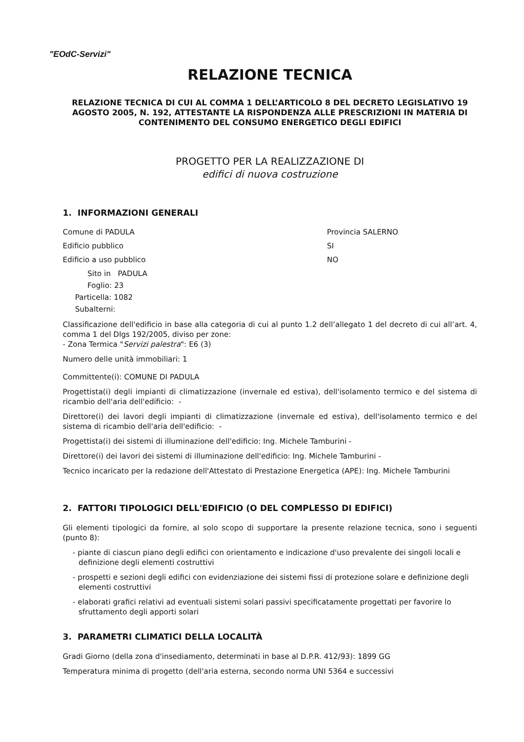"EOdC-Servizi"
RELAZIONE TECNICA
RELAZIONE TECNICA DI CUI AL COMMA 1 DELL’ARTICOLO 8 DEL DECRETO LEGISLATIVO 19 AGOSTO 2005, N. 192, ATTESTANTE LA RISPONDENZA ALLE PRESCRIZIONI IN MATERIA DI CONTENIMENTO DEL CONSUMO ENERGETICO DEGLI EDIFICI
PROGETTO PER LA REALIZZAZIONE DI
edifici di nuova costruzione
1. INFORMAZIONI GENERALI
Comune di PADULA Provincia SALERNO
Edificio pubblico SI
Edificio a uso pubblico NO
Sito in PADULA
Foglio: 23
Particella: 1082
Subalterni:
Classificazione dell'edificio in base alla categoria di cui al punto 1.2 dell’allegato 1 del decreto di cui all’art. 4, comma 1 del Dlgs 192/2005, diviso per zone:
- Zona Termica "Servizi palestra": E6 (3)
Numero delle unità immobiliari: 1
Committente(i): COMUNE DI PADULA
Progettista(i) degli impianti di climatizzazione (invernale ed estiva), dell'isolamento termico e del sistema di ricambio dell'aria dell'edificio: -
Direttore(i) dei lavori degli impianti di climatizzazione (invernale ed estiva), dell'isolamento termico e del sistema di ricambio dell'aria dell'edificio: -
Progettista(i) dei sistemi di illuminazione dell'edificio: Ing. Michele Tamburini -
Direttore(i) dei lavori dei sistemi di illuminazione dell'edificio: Ing. Michele Tamburini -
Tecnico incaricato per la redazione dell'Attestato di Prestazione Energetica (APE): Ing. Michele Tamburini
2. FATTORI TIPOLOGICI DELL'EDIFICIO (O DEL COMPLESSO DI EDIFICI)
Gli elementi tipologici da fornire, al solo scopo di supportare la presente relazione tecnica, sono i seguenti (punto 8):
- piante di ciascun piano degli edifici con orientamento e indicazione d'uso prevalente dei singoli locali e definizione degli elementi costruttivi
- prospetti e sezioni degli edifici con evidenziazione dei sistemi fissi di protezione solare e definizione degli elementi costruttivi
- elaborati grafici relativi ad eventuali sistemi solari passivi specificatamente progettati per favorire lo sfruttamento degli apporti solari
3. PARAMETRI CLIMATICI DELLA LOCALITÀ
Gradi Giorno (della zona d'insediamento, determinati in base al D.P.R. 412/93): 1899 GG
Temperatura minima di progetto (dell'aria esterna, secondo norma UNI 5364 e successivi